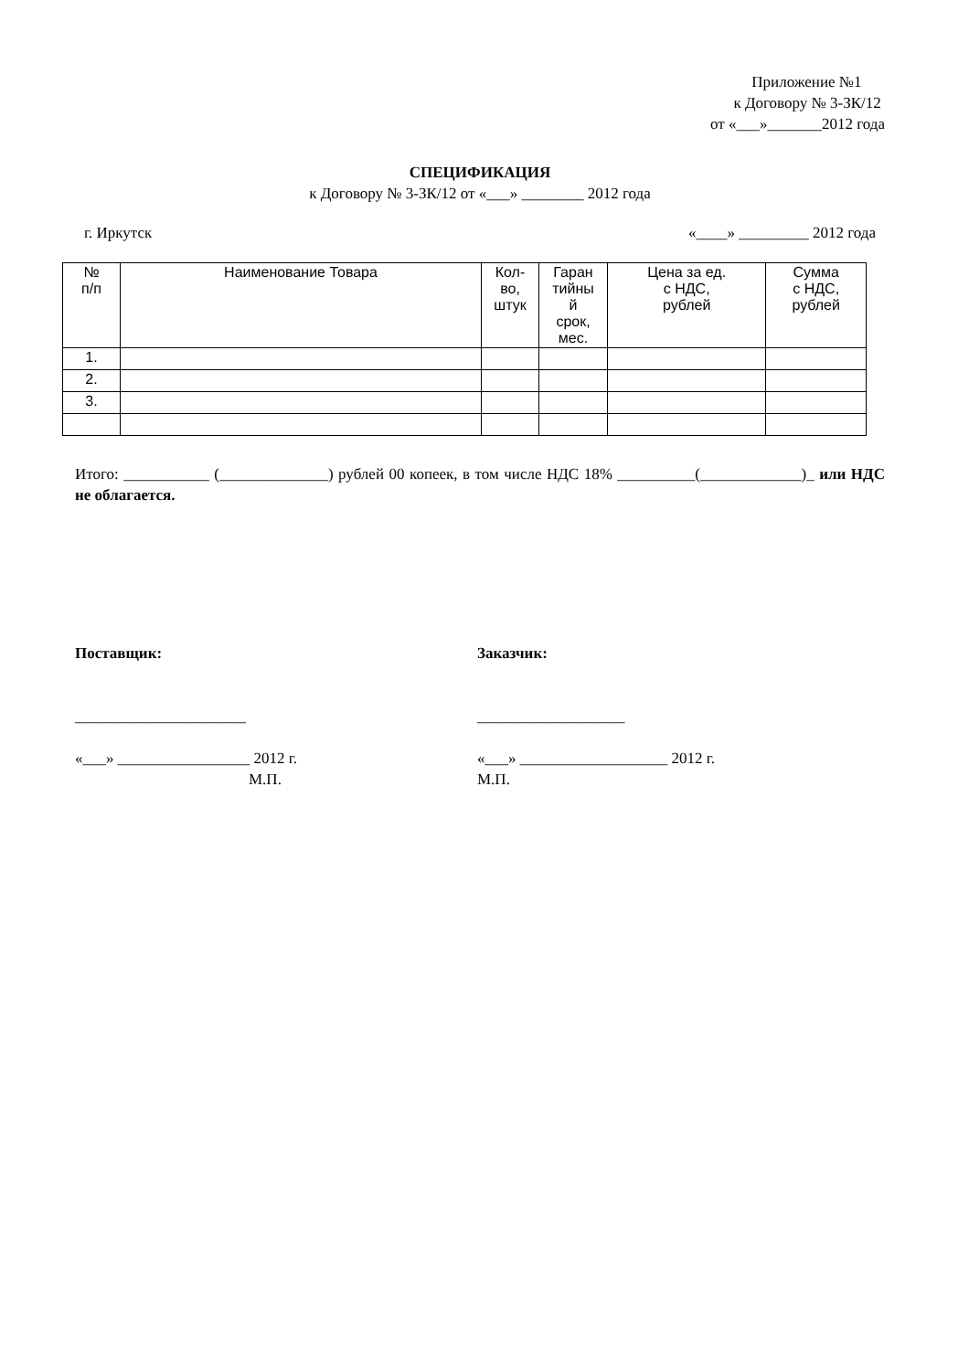Приложение №1
к Договору № 3-ЗК/12
от «___»_______2012 года
СПЕЦИФИКАЦИЯ
к Договору № 3-ЗК/12 от «___» ________ 2012 года
г. Иркутск «____» _________ 2012 года
| № п/п | Наименование Товара | Кол- во, штук | Гаран тийны й срок, мес. | Цена за ед. с НДС, рублей | Сумма с НДС, рублей |
| --- | --- | --- | --- | --- | --- |
| 1. | | | | | |
| 2. | | | | | |
| 3. | | | | | |
Итого: ___________ (______________) рублей 00 копеек, в том числе НДС 18% __________(_____________)_ или НДС не облагается.
Поставщик:
______________________
«___» _________________ 2012 г.
М.П.
Заказчик:
___________________
«___» ___________________ 2012 г.
М.П.